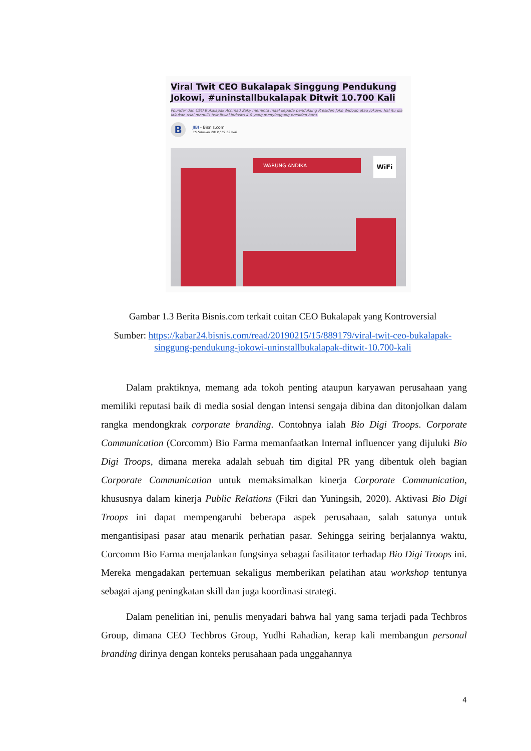Viral Twit CEO Bukalapak Singgung Pendukung Jokowi, #uninstallbukalapak Ditwit 10.700 Kali
Founder dan CEO Bukalapak Achmad Zaky meminta maaf kepada pendukung Presiden Joko Widodo atau Jokowi. Hal itu dia lakukan usai menulis twit ihwal industri 4.0 yang menyinggung presiden baru.
B
JIBI - Bisnis.com
15 Februari 2019 | 09:52 WIB
WARUNG ANDIKA WiFi
Gambar 1.3 Berita Bisnis.com terkait cuitan CEO Bukalapak yang Kontroversial
Sumber: https://kabar24.bisnis.com/read/20190215/15/889179/viral-twit-ceo-bukalapak-singgung-pendukung-jokowi-uninstallbukalapak-ditwit-10.700-kali
Dalam praktiknya, memang ada tokoh penting ataupun karyawan perusahaan yang memiliki reputasi baik di media sosial dengan intensi sengaja dibina dan ditonjolkan dalam rangka mendongkrak corporate branding. Contohnya ialah Bio Digi Troops. Corporate Communication (Corcomm) Bio Farma memanfaatkan Internal influencer yang dijuluki Bio Digi Troops, dimana mereka adalah sebuah tim digital PR yang dibentuk oleh bagian Corporate Communication untuk memaksimalkan kinerja Corporate Communication, khususnya dalam kinerja Public Relations (Fikri dan Yuningsih, 2020). Aktivasi Bio Digi Troops ini dapat mempengaruhi beberapa aspek perusahaan, salah satunya untuk mengantisipasi pasar atau menarik perhatian pasar. Sehingga seiring berjalannya waktu, Corcomm Bio Farma menjalankan fungsinya sebagai fasilitator terhadap Bio Digi Troops ini. Mereka mengadakan pertemuan sekaligus memberikan pelatihan atau workshop tentunya sebagai ajang peningkatan skill dan juga koordinasi strategi.
Dalam penelitian ini, penulis menyadari bahwa hal yang sama terjadi pada Techbros Group, dimana CEO Techbros Group, Yudhi Rahadian, kerap kali membangun personal branding dirinya dengan konteks perusahaan pada unggahannya
4